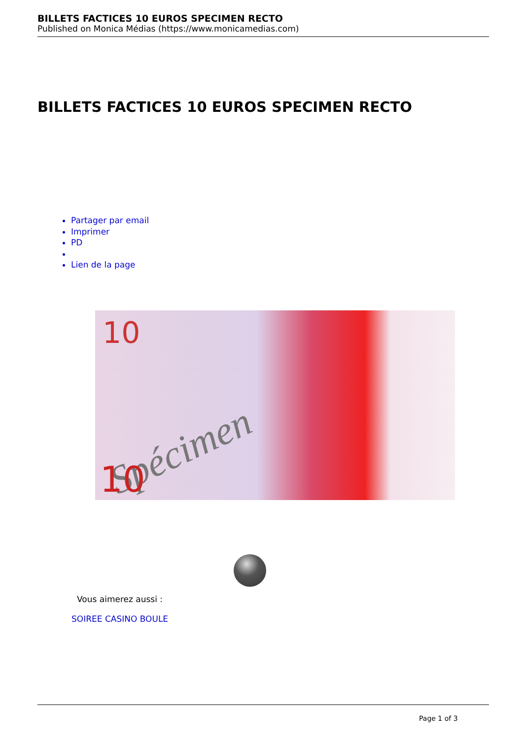BILLETS FACTICES 10 EUROS SPECIMEN RECTO
Published on Monica Médias (https://www.monicamedias.com)
BILLETS FACTICES 10 EUROS SPECIMEN RECTO
Partager par email
Imprimer
PD
Lien de la page
10
Spécimen
10
Vous aimerez aussi :
SOIREE CASINO BOULE
Page 1 of 3